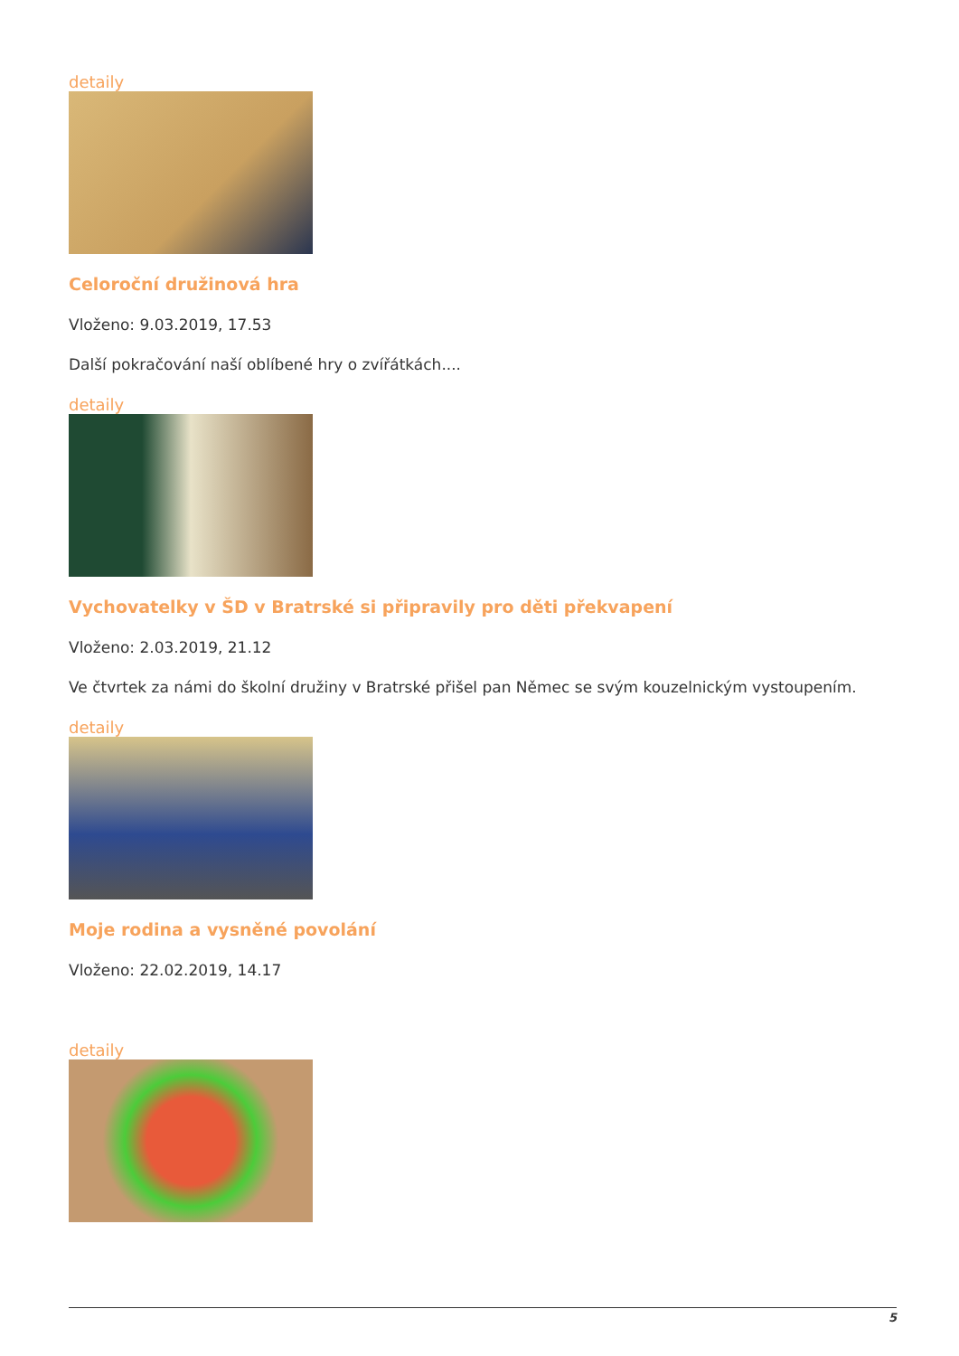detaily
Celoroční družinová hra
Vloženo: 9.03.2019, 17.53
Další pokračování naší oblíbené hry o zvířátkách....
detaily
Vychovatelky v ŠD v Bratrské si připravily pro děti překvapení
Vloženo: 2.03.2019, 21.12
Ve čtvrtek za námi do školní družiny v Bratrské přišel pan Němec se svým kouzelnickým vystoupením.
detaily
Moje rodina a vysněné povolání
Vloženo: 22.02.2019, 14.17
detaily
5